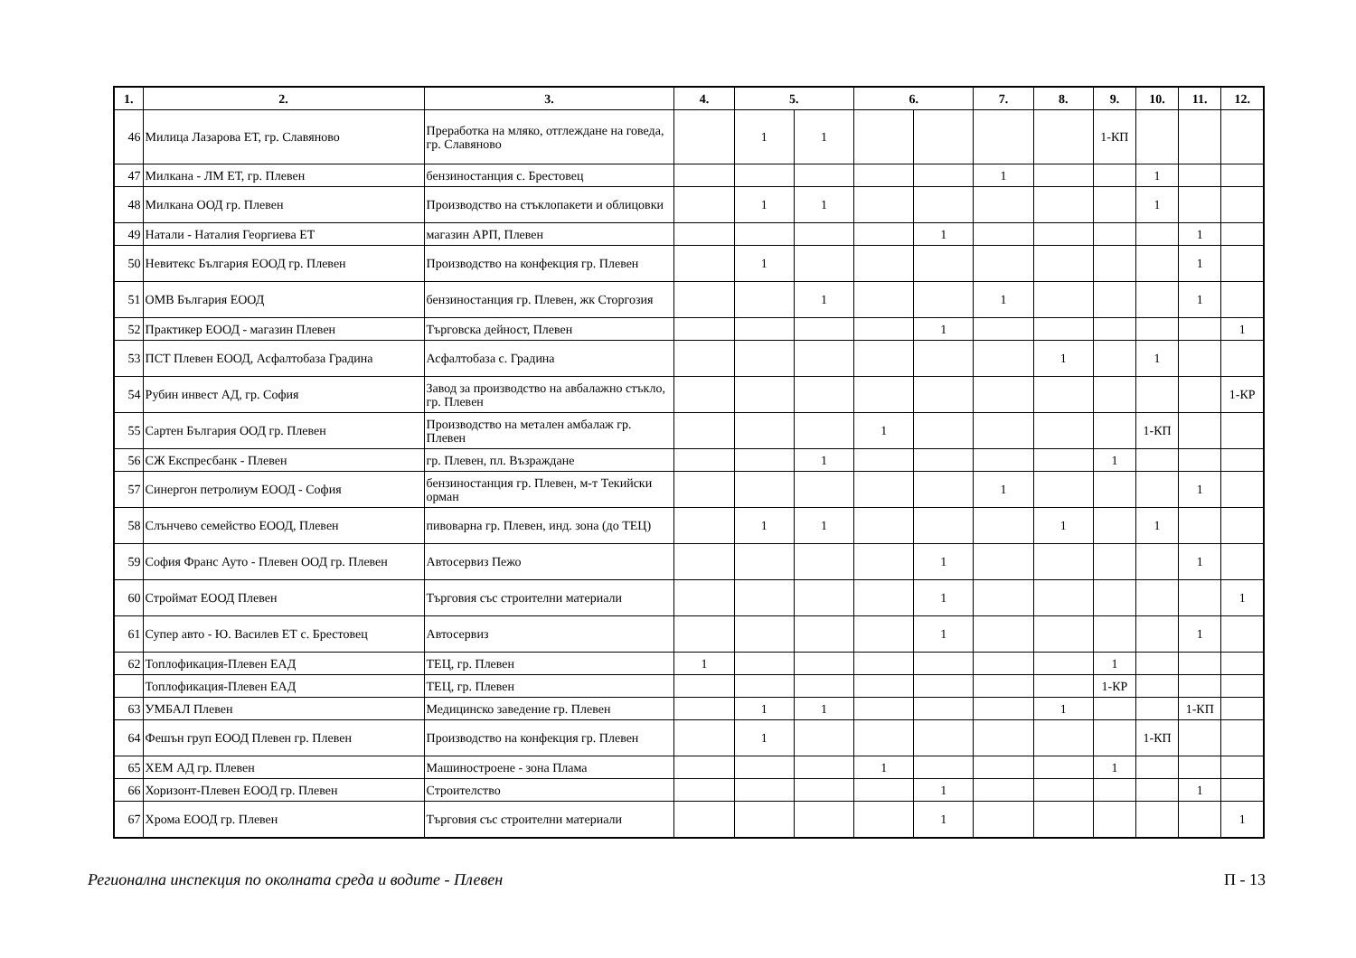| 1. | 2. | 3. | 4. | 5. | | 6. | | 7. | 8. | 9. | 10. | 11. | 12. |
| --- | --- | --- | --- | --- | --- | --- | --- | --- | --- | --- | --- | --- | --- |
| 46 | Милица Лазарова ЕТ, гр. Славяново | Преработка на мляко, отглеждане на говеда, гр. Славяново | | 1 | 1 | | | | | 1-КП | | | |
| 47 | Милкана - ЛМ ЕТ, гр. Плевен | бензиностанция с. Брестовец | | | | | | 1 | | | 1 | | |
| 48 | Милкана ООД гр. Плевен | Производство на стъклопакети и облицовки | | 1 | 1 | | | | | | 1 | | |
| 49 | Натали - Наталия Георгиева ЕТ | магазин АРП, Плевен | | | | | 1 | | | | | 1 | |
| 50 | Невитекс България ЕООД гр. Плевен | Производство на конфекция гр. Плевен | | 1 | | | | | | | | 1 | |
| 51 | ОМВ България ЕООД | бензиностанция гр. Плевен, жк Сторгозия | | | 1 | | | 1 | | | | 1 | |
| 52 | Практикер ЕООД - магазин Плевен | Търговска дейност, Плевен | | | | | 1 | | | | | | 1 |
| 53 | ПСТ Плевен ЕООД, Асфалтобаза Градина | Асфалтобаза с. Градина | | | | | | | 1 | | 1 | | |
| 54 | Рубин инвест АД, гр. София | Завод за производство на авбалажно стъкло, гр. Плевен | | | | | | | | | | | 1-КР |
| 55 | Сартен България ООД гр. Плевен | Производство на метален амбалаж гр. Плевен | | | | 1 | | | | | 1-КП | | |
| 56 | СЖ Експресбанк - Плевен | гр. Плевен, пл. Възраждане | | | 1 | | | | | 1 | | | |
| 57 | Синергон петролиум ЕООД - София | бензиностанция гр. Плевен, м-т Текийски орман | | | | | | 1 | | | | 1 | |
| 58 | Слънчево семейство ЕООД, Плевен | пивоварна гр. Плевен, инд. зона (до ТЕЦ) | | 1 | 1 | | | | 1 | | 1 | | |
| 59 | София Франс Ауто - Плевен ООД гр. Плевен | Автосервиз Пежо | | | | | 1 | | | | | 1 | |
| 60 | Строймат ЕООД Плевен | Търговия със строителни материали | | | | | 1 | | | | | | 1 |
| 61 | Супер авто - Ю. Василев ЕТ с. Брестовец | Автосервиз | | | | | 1 | | | | | 1 | |
| 62 | Топлофикация-Плевен ЕАД | ТЕЦ, гр. Плевен | 1 | | | | | | | 1 | | | |
| | Топлофикация-Плевен ЕАД | ТЕЦ, гр. Плевен | | | | | | | | 1-КР | | | |
| 63 | УМБАЛ Плевен | Медицинско заведение гр. Плевен | | 1 | 1 | | | | 1 | | | 1-КП | |
| 64 | Фешън груп ЕООД Плевен гр. Плевен | Производство на конфекция гр. Плевен | | 1 | | | | | | | 1-КП | | |
| 65 | ХЕМ АД гр. Плевен | Машиностроене - зона Плама | | | | 1 | | | | 1 | | | |
| 66 | Хоризонт-Плевен ЕООД гр. Плевен | Строителство | | | | | 1 | | | | | 1 | |
| 67 | Хрома ЕООД гр. Плевен | Търговия със строителни материали | | | | | 1 | | | | | | 1 |
Регионална инспекция по околната среда и водите - Плевен П - 13